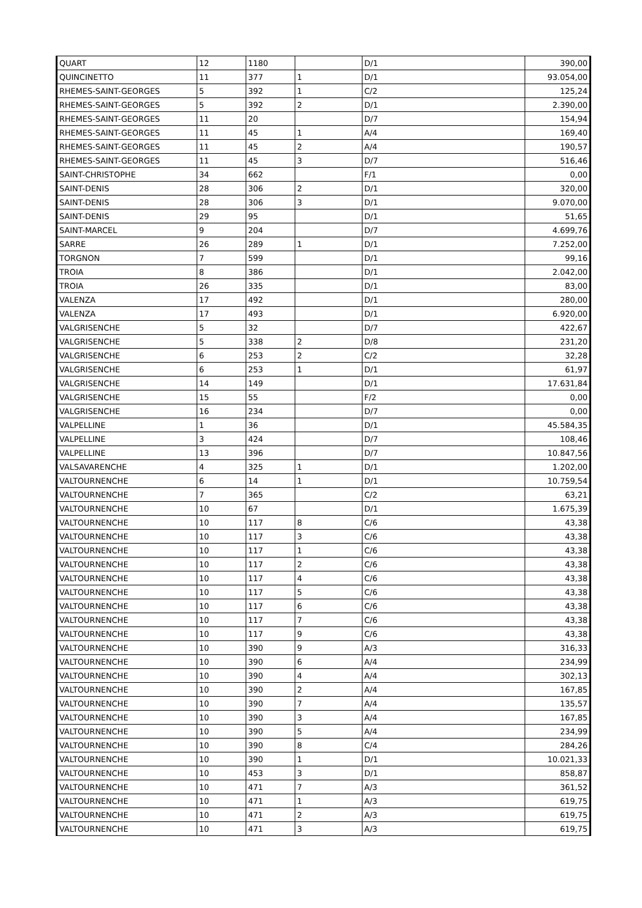| QUART | 12 | 1180 | | D/1 | 390,00 |
| QUINCINETTO | 11 | 377 | 1 | D/1 | 93.054,00 |
| RHEMES-SAINT-GEORGES | 5 | 392 | 1 | C/2 | 125,24 |
| RHEMES-SAINT-GEORGES | 5 | 392 | 2 | D/1 | 2.390,00 |
| RHEMES-SAINT-GEORGES | 11 | 20 | | D/7 | 154,94 |
| RHEMES-SAINT-GEORGES | 11 | 45 | 1 | A/4 | 169,40 |
| RHEMES-SAINT-GEORGES | 11 | 45 | 2 | A/4 | 190,57 |
| RHEMES-SAINT-GEORGES | 11 | 45 | 3 | D/7 | 516,46 |
| SAINT-CHRISTOPHE | 34 | 662 | | F/1 | 0,00 |
| SAINT-DENIS | 28 | 306 | 2 | D/1 | 320,00 |
| SAINT-DENIS | 28 | 306 | 3 | D/1 | 9.070,00 |
| SAINT-DENIS | 29 | 95 | | D/1 | 51,65 |
| SAINT-MARCEL | 9 | 204 | | D/7 | 4.699,76 |
| SARRE | 26 | 289 | 1 | D/1 | 7.252,00 |
| TORGNON | 7 | 599 | | D/1 | 99,16 |
| TROIA | 8 | 386 | | D/1 | 2.042,00 |
| TROIA | 26 | 335 | | D/1 | 83,00 |
| VALENZA | 17 | 492 | | D/1 | 280,00 |
| VALENZA | 17 | 493 | | D/1 | 6.920,00 |
| VALGRISENCHE | 5 | 32 | | D/7 | 422,67 |
| VALGRISENCHE | 5 | 338 | 2 | D/8 | 231,20 |
| VALGRISENCHE | 6 | 253 | 2 | C/2 | 32,28 |
| VALGRISENCHE | 6 | 253 | 1 | D/1 | 61,97 |
| VALGRISENCHE | 14 | 149 | | D/1 | 17.631,84 |
| VALGRISENCHE | 15 | 55 | | F/2 | 0,00 |
| VALGRISENCHE | 16 | 234 | | D/7 | 0,00 |
| VALPELLINE | 1 | 36 | | D/1 | 45.584,35 |
| VALPELLINE | 3 | 424 | | D/7 | 108,46 |
| VALPELLINE | 13 | 396 | | D/7 | 10.847,56 |
| VALSAVARENCHE | 4 | 325 | 1 | D/1 | 1.202,00 |
| VALTOURNENCHE | 6 | 14 | 1 | D/1 | 10.759,54 |
| VALTOURNENCHE | 7 | 365 | | C/2 | 63,21 |
| VALTOURNENCHE | 10 | 67 | | D/1 | 1.675,39 |
| VALTOURNENCHE | 10 | 117 | 8 | C/6 | 43,38 |
| VALTOURNENCHE | 10 | 117 | 3 | C/6 | 43,38 |
| VALTOURNENCHE | 10 | 117 | 1 | C/6 | 43,38 |
| VALTOURNENCHE | 10 | 117 | 2 | C/6 | 43,38 |
| VALTOURNENCHE | 10 | 117 | 4 | C/6 | 43,38 |
| VALTOURNENCHE | 10 | 117 | 5 | C/6 | 43,38 |
| VALTOURNENCHE | 10 | 117 | 6 | C/6 | 43,38 |
| VALTOURNENCHE | 10 | 117 | 7 | C/6 | 43,38 |
| VALTOURNENCHE | 10 | 117 | 9 | C/6 | 43,38 |
| VALTOURNENCHE | 10 | 390 | 9 | A/3 | 316,33 |
| VALTOURNENCHE | 10 | 390 | 6 | A/4 | 234,99 |
| VALTOURNENCHE | 10 | 390 | 4 | A/4 | 302,13 |
| VALTOURNENCHE | 10 | 390 | 2 | A/4 | 167,85 |
| VALTOURNENCHE | 10 | 390 | 7 | A/4 | 135,57 |
| VALTOURNENCHE | 10 | 390 | 3 | A/4 | 167,85 |
| VALTOURNENCHE | 10 | 390 | 5 | A/4 | 234,99 |
| VALTOURNENCHE | 10 | 390 | 8 | C/4 | 284,26 |
| VALTOURNENCHE | 10 | 390 | 1 | D/1 | 10.021,33 |
| VALTOURNENCHE | 10 | 453 | 3 | D/1 | 858,87 |
| VALTOURNENCHE | 10 | 471 | 7 | A/3 | 361,52 |
| VALTOURNENCHE | 10 | 471 | 1 | A/3 | 619,75 |
| VALTOURNENCHE | 10 | 471 | 2 | A/3 | 619,75 |
| VALTOURNENCHE | 10 | 471 | 3 | A/3 | 619,75 |